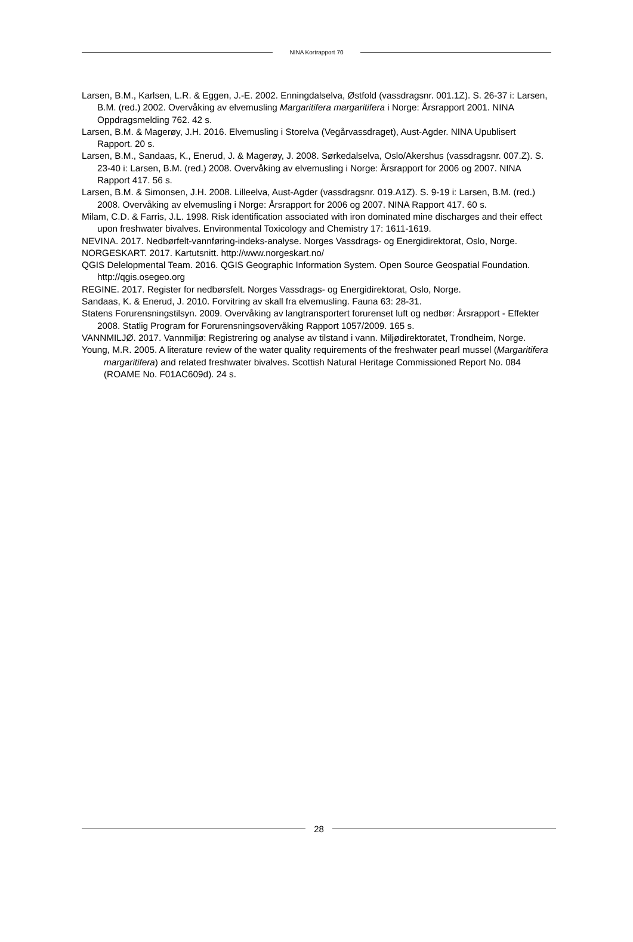NINA Kortrapport 70
Larsen, B.M., Karlsen, L.R. & Eggen, J.-E. 2002. Enningdalselva, Østfold (vassdragsnr. 001.1Z). S. 26-37 i: Larsen, B.M. (red.) 2002. Overvåking av elvemusling Margaritifera margaritifera i Norge: Årsrapport 2001. NINA Oppdragsmelding 762. 42 s.
Larsen, B.M. & Magerøy, J.H. 2016. Elvemusling i Storelva (Vegårvassdraget), Aust-Agder. NINA Upublisert Rapport. 20 s.
Larsen, B.M., Sandaas, K., Enerud, J. & Magerøy, J. 2008. Sørkedalselva, Oslo/Akershus (vassdragsnr. 007.Z). S. 23-40 i: Larsen, B.M. (red.) 2008. Overvåking av elvemusling i Norge: Årsrapport for 2006 og 2007. NINA Rapport 417. 56 s.
Larsen, B.M. & Simonsen, J.H. 2008. Lilleelva, Aust-Agder (vassdragsnr. 019.A1Z). S. 9-19 i: Larsen, B.M. (red.) 2008. Overvåking av elvemusling i Norge: Årsrapport for 2006 og 2007. NINA Rapport 417. 60 s.
Milam, C.D. & Farris, J.L. 1998. Risk identification associated with iron dominated mine discharges and their effect upon freshwater bivalves. Environmental Toxicology and Chemistry 17: 1611-1619.
NEVINA. 2017. Nedbørfelt-vannføring-indeks-analyse. Norges Vassdrags- og Energidirektorat, Oslo, Norge.
NORGESKART. 2017. Kartutsnitt. http://www.norgeskart.no/
QGIS Delelopmental Team. 2016. QGIS Geographic Information System. Open Source Geospatial Foundation. http://qgis.osegeo.org
REGINE. 2017. Register for nedbørsfelt. Norges Vassdrags- og Energidirektorat, Oslo, Norge.
Sandaas, K. & Enerud, J. 2010. Forvitring av skall fra elvemusling. Fauna 63: 28-31.
Statens Forurensningstilsyn. 2009. Overvåking av langtransportert forurenset luft og nedbør: Årsrapport - Effekter 2008. Statlig Program for Forurensningsovervåking Rapport 1057/2009. 165 s.
VANNMILJØ. 2017. Vannmiljø: Registrering og analyse av tilstand i vann. Miljødirektoratet, Trondheim, Norge.
Young, M.R. 2005. A literature review of the water quality requirements of the freshwater pearl mussel (Margaritifera margaritifera) and related freshwater bivalves. Scottish Natural Heritage Commissioned Report No. 084 (ROAME No. F01AC609d). 24 s.
28